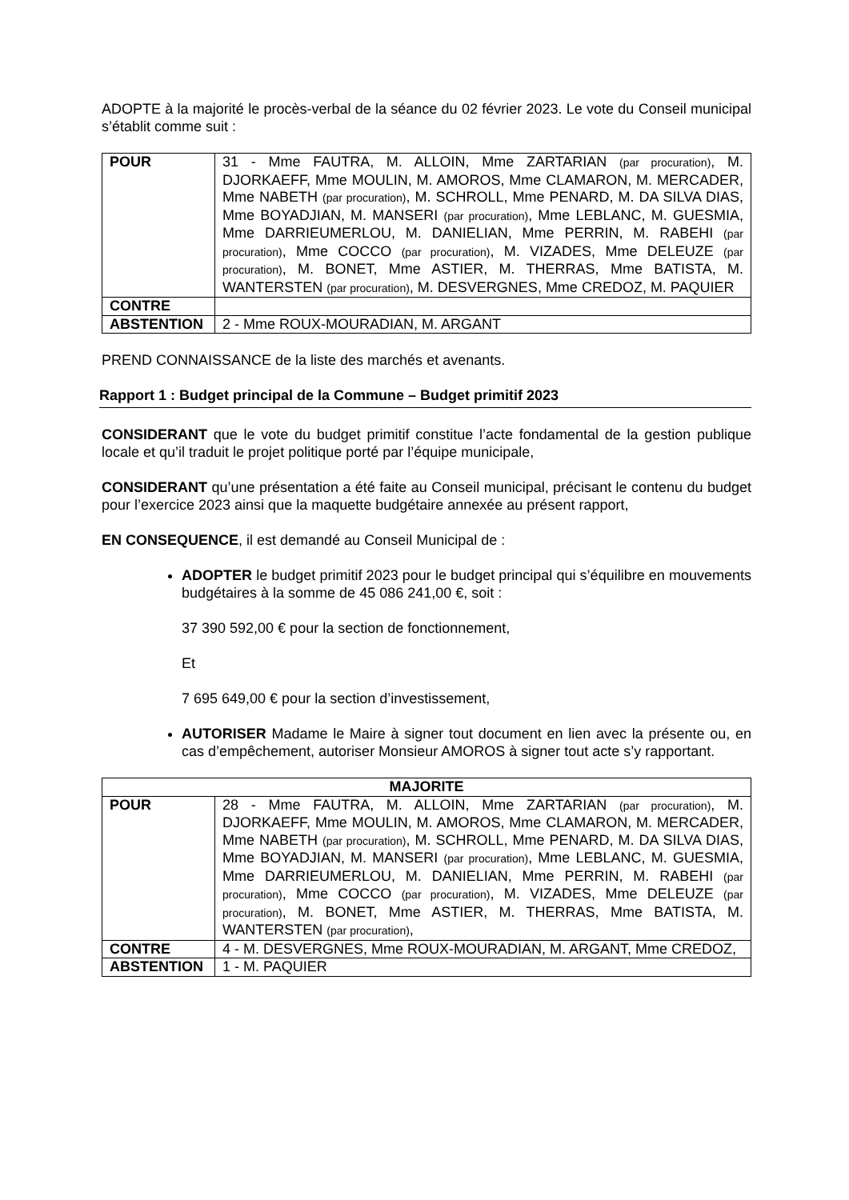ADOPTE à la majorité le procès-verbal de la séance du 02 février 2023. Le vote du Conseil municipal s’établit comme suit :
| POUR | 31 - Mme FAUTRA, M. ALLOIN, Mme ZARTARIAN (par procuration) , M. DJORKAEFF, Mme MOULIN, M. AMOROS, Mme CLAMARON, M. MERCADER, Mme NABETH (par procuration) , M. SCHROLL, Mme PENARD, M. DA SILVA DIAS, Mme BOYADJIAN, M. MANSERI (par procuration) , Mme LEBLANC, M. GUESMIA, Mme DARRIEUMERLOU, M. DANIELIAN, Mme PERRIN, M. RABEHI (par procuration) , Mme COCCO (par procuration) , M. VIZADES, Mme DELEUZE (par procuration) , M. BONET, Mme ASTIER, M. THERRAS, Mme BATISTA, M. WANTERSTEN (par procuration) , M. DESVERGNES, Mme CREDOZ, M. PAQUIER |
| CONTRE | |
| ABSTENTION | 2 - Mme ROUX-MOURADIAN, M. ARGANT |
PREND CONNAISSANCE de la liste des marchés et avenants.
Rapport 1 : Budget principal de la Commune – Budget primitif 2023
CONSIDERANT que le vote du budget primitif constitue l’acte fondamental de la gestion publique locale et qu’il traduit le projet politique porté par l’équipe municipale,
CONSIDERANT qu’une présentation a été faite au Conseil municipal, précisant le contenu du budget pour l’exercice 2023 ainsi que la maquette budgétaire annexée au présent rapport,
EN CONSEQUENCE, il est demandé au Conseil Municipal de :
ADOPTER le budget primitif 2023 pour le budget principal qui s’équilibre en mouvements budgétaires à la somme de 45 086 241,00 €, soit :
37 390 592,00 € pour la section de fonctionnement,
Et
7 695 649,00 € pour la section d’investissement,
AUTORISER Madame le Maire à signer tout document en lien avec la présente ou, en cas d’empêchement, autoriser Monsieur AMOROS à signer tout acte s’y rapportant.
| MAJORITE | |
| --- | --- |
| POUR | 28 - Mme FAUTRA, M. ALLOIN, Mme ZARTARIAN (par procuration) , M. DJORKAEFF, Mme MOULIN, M. AMOROS, Mme CLAMARON, M. MERCADER, Mme NABETH (par procuration) , M. SCHROLL, Mme PENARD, M. DA SILVA DIAS, Mme BOYADJIAN, M. MANSERI (par procuration) , Mme LEBLANC, M. GUESMIA, Mme DARRIEUMERLOU, M. DANIELIAN, Mme PERRIN, M. RABEHI (par procuration) , Mme COCCO (par procuration) , M. VIZADES, Mme DELEUZE (par procuration) , M. BONET, Mme ASTIER, M. THERRAS, Mme BATISTA, M. WANTERSTEN (par procuration) , |
| CONTRE | 4 - M. DESVERGNES, Mme ROUX-MOURADIAN, M. ARGANT, Mme CREDOZ, |
| ABSTENTION | 1 - M. PAQUIER |